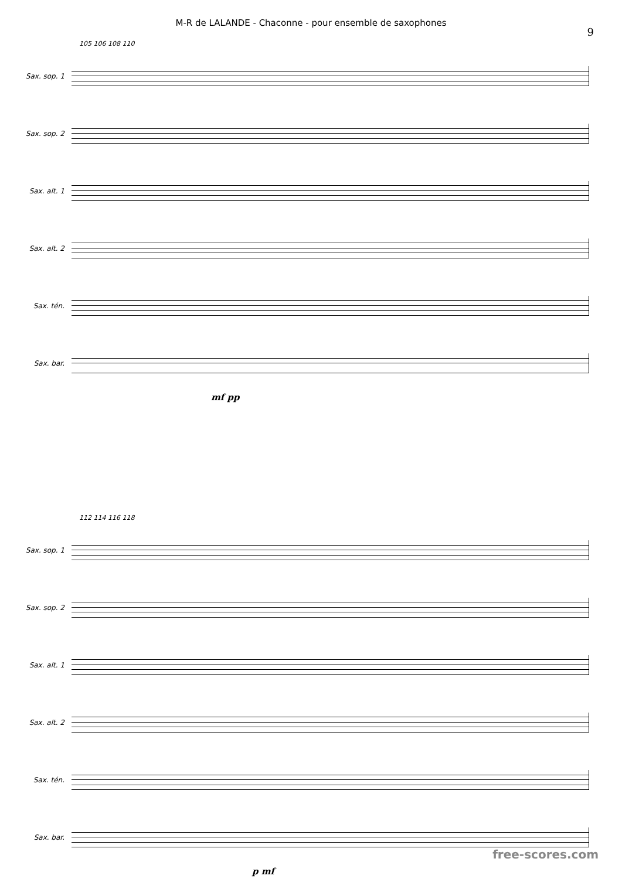M-R de LALANDE - Chaconne - pour ensemble de saxophones
9
105 106 108 110
Sax. sop. 1
Sax. sop. 2
Sax. alt. 1
Sax. alt. 2
Sax. tén.
Sax. bar.
mf pp
112 114 116 118
Sax. sop. 1
Sax. sop. 2
Sax. alt. 1
Sax. alt. 2
Sax. tén.
Sax. bar.
p mf
free-scores.com